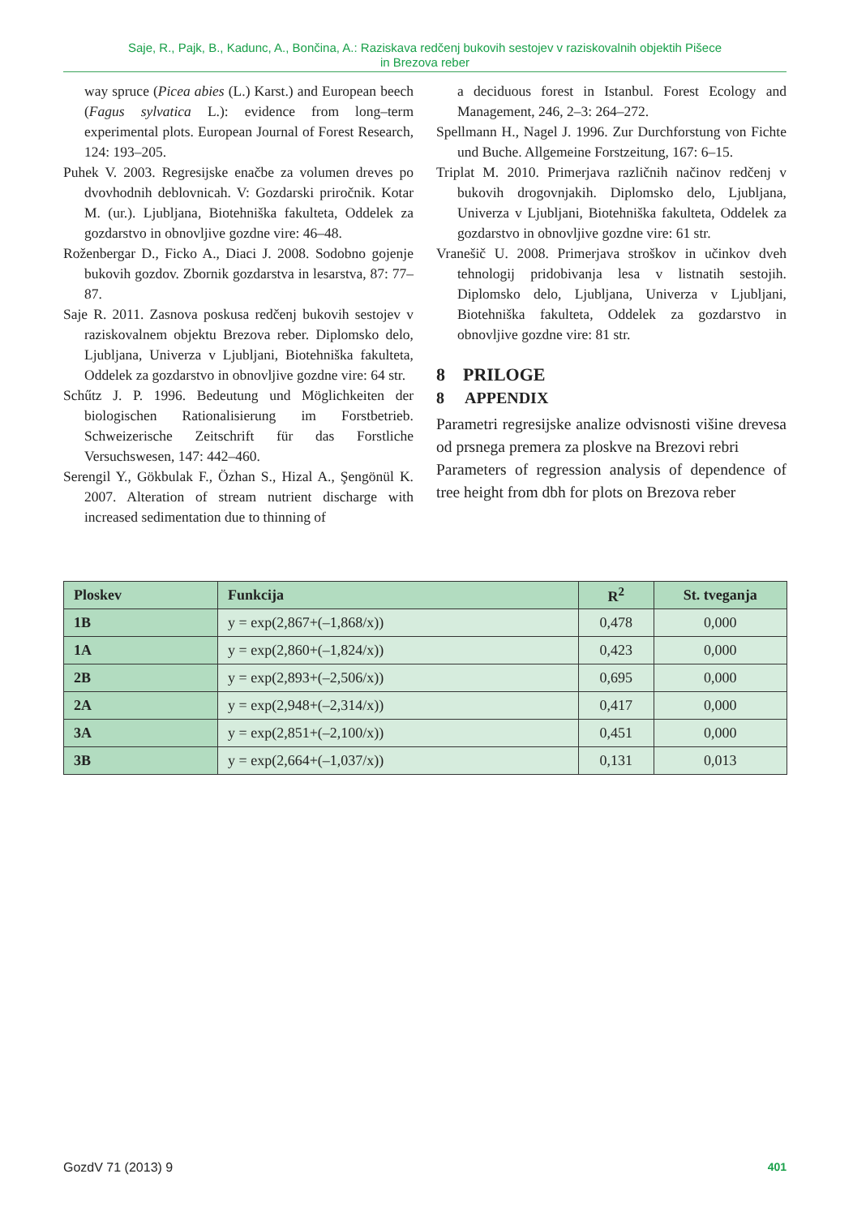Saje, R., Pajk, B., Kadunc, A., Bončina, A.: Raziskava redčenj bukovih sestojev v raziskovalnih objektih Pišece
in Brezova reber
way spruce (Picea abies (L.) Karst.) and European beech (Fagus sylvatica L.): evidence from long–term experimental plots. European Journal of Forest Research, 124: 193–205.
Puhek V. 2003. Regresijske enačbe za volumen dreves po dvovhodnih deblovnicah. V: Gozdarski priročnik. Kotar M. (ur.). Ljubljana, Biotehniška fakulteta, Oddelek za gozdarstvo in obnovljive gozdne vire: 46–48.
Roženbergar D., Ficko A., Diaci J. 2008. Sodobno gojenje bukovih gozdov. Zbornik gozdarstva in lesarstva, 87: 77–87.
Saje R. 2011. Zasnova poskusa redčenj bukovih sestojev v raziskovalnem objektu Brezova reber. Diplomsko delo, Ljubljana, Univerza v Ljubljani, Biotehniška fakulteta, Oddelek za gozdarstvo in obnovljive gozdne vire: 64 str.
Schűtz J. P. 1996. Bedeutung und Möglichkeiten der biologischen Rationalisierung im Forstbetrieb. Schweizerische Zeitschrift für das Forstliche Versuchswesen, 147: 442–460.
Serengil Y., Gökbulak F., Özhan S., Hizal A., Şengönül K. 2007. Alteration of stream nutrient discharge with increased sedimentation due to thinning of
a deciduous forest in Istanbul. Forest Ecology and Management, 246, 2–3: 264–272.
Spellmann H., Nagel J. 1996. Zur Durchforstung von Fichte und Buche. Allgemeine Forstzeitung, 167: 6–15.
Triplat M. 2010. Primerjava različnih načinov redčenj v bukovih drogovnjakih. Diplomsko delo, Ljubljana, Univerza v Ljubljani, Biotehniška fakulteta, Oddelek za gozdarstvo in obnovljive gozdne vire: 61 str.
Vranešič U. 2008. Primerjava stroškov in učinkov dveh tehnologij pridobivanja lesa v listnatih sestojih. Diplomsko delo, Ljubljana, Univerza v Ljubljani, Biotehniška fakulteta, Oddelek za gozdarstvo in obnovljive gozdne vire: 81 str.
8 PRILOGE
8 APPENDIX
Parametri regresijske analize odvisnosti višine drevesa od prsnega premera za ploskve na Brezovi rebri
Parameters of regression analysis of dependence of tree height from dbh for plots on Brezova reber
| Ploskev | Funkcija | R<sup>2</sup> | St. tveganja |
| --- | --- | --- | --- |
| 1B | y = exp(2,867+(–1,868/x)) | 0,478 | 0,000 |
| 1A | y = exp(2,860+(–1,824/x)) | 0,423 | 0,000 |
| 2B | y = exp(2,893+(–2,506/x)) | 0,695 | 0,000 |
| 2A | y = exp(2,948+(–2,314/x)) | 0,417 | 0,000 |
| 3A | y = exp(2,851+(–2,100/x)) | 0,451 | 0,000 |
| 3B | y = exp(2,664+(–1,037/x)) | 0,131 | 0,013 |
GozdV 71 (2013) 9 401